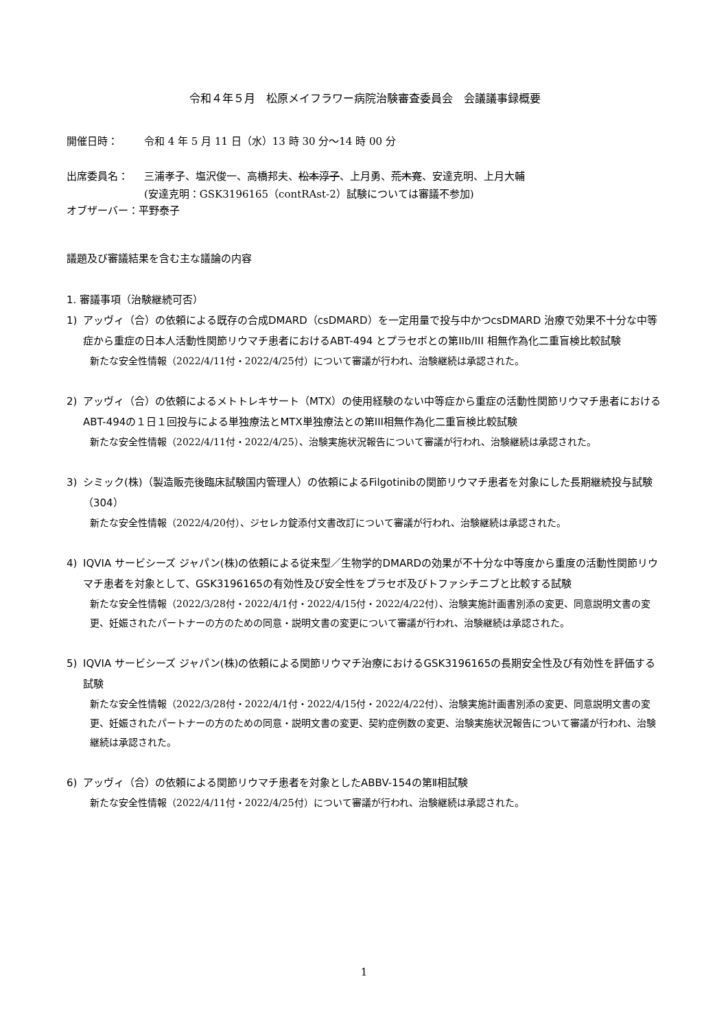令和４年５月　松原メイフラワー病院治験審査委員会　会議議事録概要
開催日時： 令和 4 年 5 月 11 日（水）13 時 30 分～14 時 00 分
出席委員名： 三浦孝子、塩沢俊一、高橋邦夫、松本淳子、上月勇、荒木寛、安達克明、上月大輔
(安達克明：GSK3196165（contRAst-2）試験については審議不参加)
オブザーバー：平野泰子
議題及び審議結果を含む主な議論の内容
1. 審議事項（治験継続可否）
1) アッヴィ（合）の依頼による既存の合成DMARD（csDMARD）を一定用量で投与中かつcsDMARD 治療で効果不十分な中等症から重症の日本人活動性関節リウマチ患者におけるABT-494 とプラセボとの第IIb/III 相無作為化二重盲検比較試験
新たな安全性情報（2022/4/11付・2022/4/25付）について審議が行われ、治験継続は承認された。
2) アッヴィ（合）の依頼によるメトトレキサート（MTX）の使用経験のない中等症から重症の活動性関節リウマチ患者におけるABT-494の１日１回投与による単独療法とMTX単独療法との第III相無作為化二重盲検比較試験
新たな安全性情報（2022/4/11付・2022/4/25）、治験実施状況報告について審議が行われ、治験継続は承認された。
3) シミック(株)（製造販売後臨床試験国内管理人）の依頼によるFilgotinibの関節リウマチ患者を対象にした長期継続投与試験（304）
新たな安全性情報（2022/4/20付）、ジセレカ錠添付文書改訂について審議が行われ、治験継続は承認された。
4) IQVIA サービシーズ ジャパン(株)の依頼による従来型／生物学的DMARDの効果が不十分な中等度から重度の活動性関節リウマチ患者を対象として、GSK3196165の有効性及び安全性をプラセボ及びトファシチニブと比較する試験
新たな安全性情報（2022/3/28付・2022/4/1付・2022/4/15付・2022/4/22付）、治験実施計画書別添の変更、同意説明文書の変更、妊娠されたパートナーの方のための同意・説明文書の変更について審議が行われ、治験継続は承認された。
5) IQVIA サービシーズ ジャパン(株)の依頼による関節リウマチ治療におけるGSK3196165の長期安全性及び有効性を評価する試験
新たな安全性情報（2022/3/28付・2022/4/1付・2022/4/15付・2022/4/22付）、治験実施計画書別添の変更、同意説明文書の変更、妊娠されたパートナーの方のための同意・説明文書の変更、契約症例数の変更、治験実施状況報告について審議が行われ、治験継続は承認された。
6) アッヴィ（合）の依頼による関節リウマチ患者を対象としたABBV-154の第Ⅱ相試験
新たな安全性情報（2022/4/11付・2022/4/25付）について審議が行われ、治験継続は承認された。
1